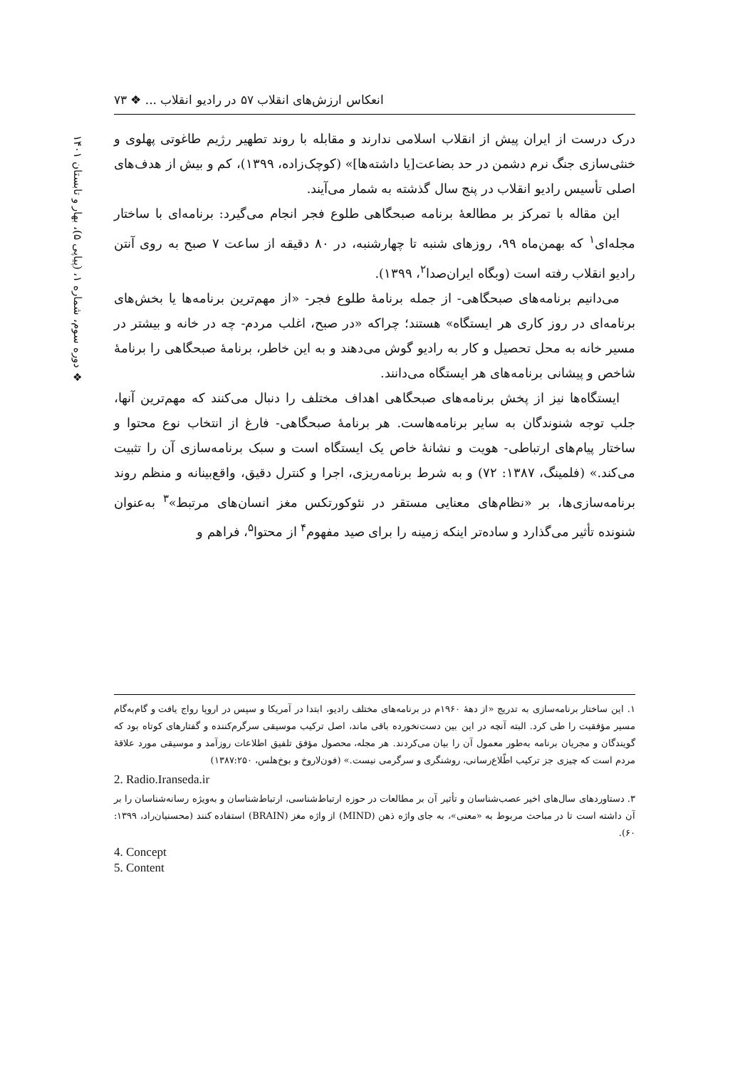انعکاس ارزش‌های انقلاب ۵۷ در رادیو انقلاب ... ❖ ۷۳
❖ دوره سوم، شماره ۱، (پیاپی ۵)، بهار و تابستان ۱۴۰۱
درک درست از ایران پیش از انقلاب اسلامی ندارند و مقابله با روند تطهیر رژیم طاغوتی پهلوی و خنثی‌سازی جنگ نرم دشمن در حد بضاعت[یا داشته‌ها]» (کوچک‌زاده، ۱۳۹۹)، کم و بیش از هدف‌های اصلی تأسیس رادیو انقلاب در پنج سال گذشته به شمار می‌آیند.
این مقاله با تمرکز بر مطالعهٔ برنامه صبحگاهی طلوع فجر انجام می‌گیرد: برنامه‌ای با ساختار مجله‌ای<sup>۱</sup> که بهمن‌ماه ۹۹، روزهای شنبه تا چهارشنبه، در ۸۰ دقیقه از ساعت ۷ صبح به روی آنتن رادیو انقلاب رفته است (وبگاه ایران‌صدا<sup>۲</sup>، ۱۳۹۹).
می‌دانیم برنامه‌های صبحگاهی- از جمله برنامهٔ طلوع فجر- «از مهم‌ترین برنامه‌ها یا بخش‌های برنامه‌ای در روز کاری هر ایستگاه» هستند؛ چراکه «در صبح، اغلب مردم- چه در خانه و بیشتر در مسیر خانه به محل تحصیل و کار به رادیو گوش می‌دهند و به این خاطر، برنامهٔ صبحگاهی را برنامهٔ شاخص و پیشانی برنامه‌های هر ایستگاه می‌دانند.
ایستگاه‌ها نیز از پخش برنامه‌های صبحگاهی اهداف مختلف را دنبال می‌کنند که مهم‌ترین آنها، جلب توجه شنوندگان به سایر برنامه‌هاست. هر برنامهٔ صبحگاهی- فارغ از انتخاب نوع محتوا و ساختار پیام‌های ارتباطی- هویت و نشانهٔ خاص یک ایستگاه است و سبک برنامه‌سازی آن را تثبیت می‌کند.» (فلمینگ، ۱۳۸۷: ۷۲) و به شرط برنامه‌ریزی، اجرا و کنترل دقیق، واقع‌بینانه و منظم روند برنامه‌سازی‌ها، بر «نظام‌های معنایی مستقر در نئوکورتکس مغز انسان‌های مرتبط»<sup>۳</sup> به‌عنوان شنونده تأثیر می‌گذارد و ساده‌تر اینکه زمینه را برای صید مفهوم<sup>۴</sup> از محتوا<sup>۵</sup>، فراهم و
۱. این ساختار برنامه‌سازی به تدریج «از دههٔ ۱۹۶۰م در برنامه‌های مختلف رادیو، ابتدا در آمریکا و سپس در اروپا رواج یافت و گام‌به‌گام مسیر مؤفقیت را طی کرد. البته آنچه در این بین دست‌نخورده باقی ماند، اصل ترکیب موسیقی سرگرم‌کننده و گفتارهای کوتاه بود که گویندگان و مجریان برنامه به‌طور معمول آن را بیان می‌کردند. هر مجله، محصول مؤفق تلفیق اطلاعات روزآمد و موسیقی مورد علاقهٔ مردم است که چیزی جز ترکیب اطّلاع‌رسانی، روشنگری و سرگرمی نیست.» (فون‌لاروخ و بوخ‌هلس، ۱۳۸۷:۲۵۰)
2. Radio.Iranseda.ir
۳. دستاوردهای سال‌های اخیر عصب‌شناسان و تأثیر آن بر مطالعات در حوزه ارتباط‌شناسی، ارتباط‌شناسان و به‌ویژه رسانه‌شناسان را بر آن داشته است تا در مباحث مربوط به «معنی»، به جای واژه ذهن (MIND) از واژه مغز (BRAIN) استفاده کنند (محسنیان‌راد، ۱۳۹۹: ۶۰).
4. Concept
5. Content